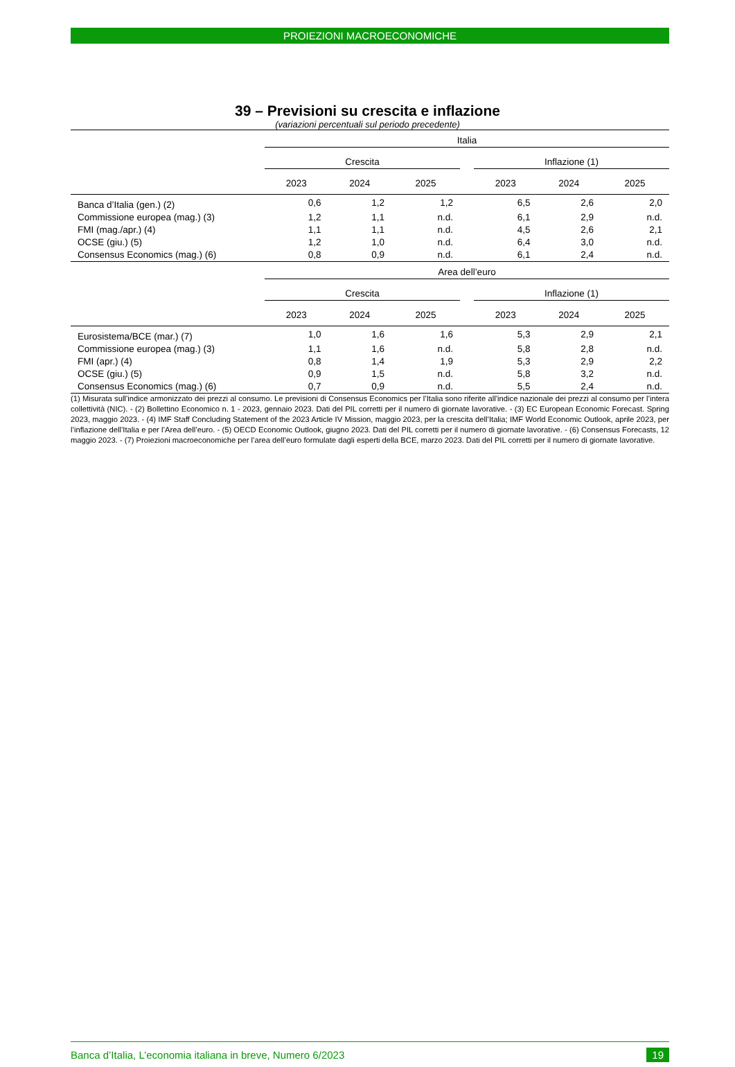PROIEZIONI MACROECONOMICHE
39 – Previsioni su crescita e inflazione
(variazioni percentuali sul periodo precedente)
| | Italia | | | | | | |
| --- | --- | --- | --- | --- | --- | --- | --- |
| | Crescita | | | | Inflazione (1) | | |
| | 2023 | 2024 | 2025 | | 2023 | 2024 | 2025 |
| Banca d’Italia (gen.) (2) | 0,6 | 1,2 | 1,2 | | 6,5 | 2,6 | 2,0 |
| Commissione europea (mag.) (3) | 1,2 | 1,1 | n.d. | | 6,1 | 2,9 | n.d. |
| FMI (mag./apr.) (4) | 1,1 | 1,1 | n.d. | | 4,5 | 2,6 | 2,1 |
| OCSE (giu.) (5) | 1,2 | 1,0 | n.d. | | 6,4 | 3,0 | n.d. |
| Consensus Economics (mag.) (6) | 0,8 | 0,9 | n.d. | | 6,1 | 2,4 | n.d. |
| | Area dell’euro | | | | | | |
| | Crescita | | | | Inflazione (1) | | |
| | 2023 | 2024 | 2025 | | 2023 | 2024 | 2025 |
| Eurosistema/BCE (mar.) (7) | 1,0 | 1,6 | 1,6 | | 5,3 | 2,9 | 2,1 |
| Commissione europea (mag.) (3) | 1,1 | 1,6 | n.d. | | 5,8 | 2,8 | n.d. |
| FMI (apr.) (4) | 0,8 | 1,4 | 1,9 | | 5,3 | 2,9 | 2,2 |
| OCSE (giu.) (5) | 0,9 | 1,5 | n.d. | | 5,8 | 3,2 | n.d. |
| Consensus Economics (mag.) (6) | 0,7 | 0,9 | n.d. | | 5,5 | 2,4 | n.d. |
(1) Misurata sull’indice armonizzato dei prezzi al consumo. Le previsioni di Consensus Economics per l’Italia sono riferite all’indice nazionale dei prezzi al consumo per l’intera collettività (NIC). - (2) Bollettino Economico n. 1 - 2023, gennaio 2023. Dati del PIL corretti per il numero di giornate lavorative. - (3) EC European Economic Forecast. Spring 2023, maggio 2023. - (4) IMF Staff Concluding Statement of the 2023 Article IV Mission, maggio 2023, per la crescita dell’Italia; IMF World Economic Outlook, aprile 2023, per l’inflazione dell’Italia e per l’Area dell’euro. - (5) OECD Economic Outlook, giugno 2023. Dati del PIL corretti per il numero di giornate lavorative. - (6) Consensus Forecasts, 12 maggio 2023. - (7) Proiezioni macroeconomiche per l’area dell’euro formulate dagli esperti della BCE, marzo 2023. Dati del PIL corretti per il numero di giornate lavorative.
Banca d’Italia, L’economia italiana in breve, Numero 6/2023 19